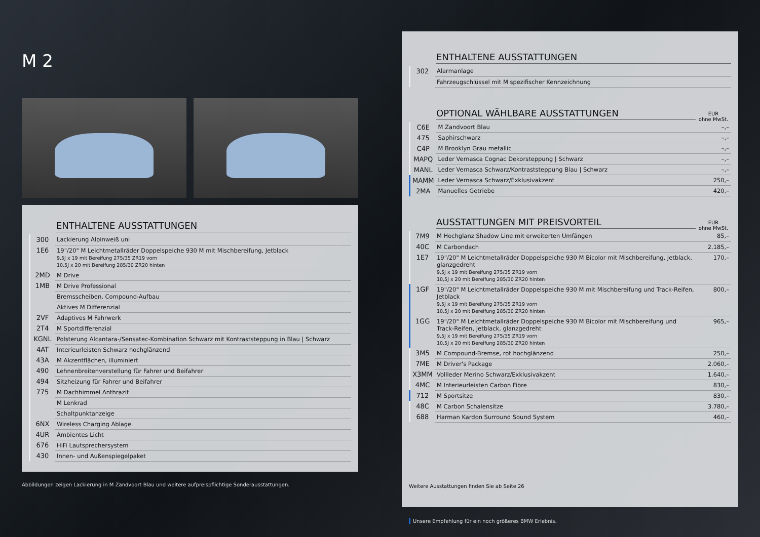M 2
ENTHALTENE AUSSTATTUNGEN
| 300 | Lackierung Alpinweiß uni |
| 1E6 | 19"/20" M Leichtmetallräder Doppelspeiche 930 M mit Mischbereifung, Jetblack 9,5J x 19 mit Bereifung 275/35 ZR19 vorn 10,5J x 20 mit Bereifung 285/30 ZR20 hinten |
| 2MD | M Drive |
| 1MB | M Drive Professional |
| | Bremsscheiben, Compound-Aufbau |
| | Aktives M Differenzial |
| 2VF | Adaptives M Fahrwerk |
| 2T4 | M Sportdifferenzial |
| KGNL | Polsterung Alcantara-/Sensatec-Kombination Schwarz mit Kontraststeppung in Blau / Schwarz |
| 4AT | Interieurleisten Schwarz hochglänzend |
| 43A | M Akzentflächen, illuminiert |
| 490 | Lehnenbreitenverstellung für Fahrer und Beifahrer |
| 494 | Sitzheizung für Fahrer und Beifahrer |
| 775 | M Dachhimmel Anthrazit |
| | M Lenkrad |
| | Schaltpunktanzeige |
| 6NX | Wireless Charging Ablage |
| 4UR | Ambientes Licht |
| 676 | HiFi Lautsprechersystem |
| 430 | Innen- und Außenspiegelpaket |
Abbildungen zeigen Lackierung in M Zandvoort Blau und weitere aufpreispflichtige Sonderausstattungen.
ENTHALTENE AUSSTATTUNGEN
| 302 | Alarmanlage |
| | Fahrzeugschlüssel mit M spezifischer Kennzeichnung |
OPTIONAL WÄHLBARE AUSSTATTUNGEN
EUR
ohne MwSt.
| C6E | M Zandvoort Blau | –,– |
| 475 | Saphirschwarz | –,– |
| C4P | M Brooklyn Grau metallic | –,– |
| MAPQ | Leder Vernasca Cognac Dekorsteppung / Schwarz | –,– |
| MANL | Leder Vernasca Schwarz/Kontraststeppung Blau / Schwarz | –,– |
| MAMM | Leder Vernasca Schwarz/Exklusivakzent | 250,– |
| 2MA | Manuelles Getriebe | 420,– |
AUSSTATTUNGEN MIT PREISVORTEIL
EUR
ohne MwSt.
| 7M9 | M Hochglanz Shadow Line mit erweiterten Umfängen | 85,– |
| 40C | M Carbondach | 2.185,– |
| 1E7 | 19"/20" M Leichtmetallräder Doppelspeiche 930 M Bicolor mit Mischbereifung, Jetblack, glanzgedreht 9,5J x 19 mit Bereifung 275/35 ZR19 vorn 10,5J x 20 mit Bereifung 285/30 ZR20 hinten | 170,– |
| 1GF | 19"/20" M Leichtmetallräder Doppelspeiche 930 M mit Mischbereifung und Track-Reifen, Jetblack 9,5J x 19 mit Bereifung 275/35 ZR19 vorn 10,5J x 20 mit Bereifung 285/30 ZR20 hinten | 800,– |
| 1GG | 19"/20" M Leichtmetallräder Doppelspeiche 930 M Bicolor mit Mischbereifung und Track-Reifen, Jetblack, glanzgedreht 9,5J x 19 mit Bereifung 275/35 ZR19 vorn 10,5J x 20 mit Bereifung 285/30 ZR20 hinten | 965,– |
| 3M5 | M Compound-Bremse, rot hochglänzend | 250,– |
| 7ME | M Driver's Package | 2.060,– |
| X3MM | Vollleder Merino Schwarz/Exklusivakzent | 1.640,– |
| 4MC | M Interieurleisten Carbon Fibre | 830,– |
| 712 | M Sportsitze | 830,– |
| 48C | M Carbon Schalensitze | 3.780,– |
| 688 | Harman Kardon Surround Sound System | 460,– |
Weitere Ausstattungen finden Sie ab Seite 26
Unsere Empfehlung für ein noch größeres BMW Erlebnis.